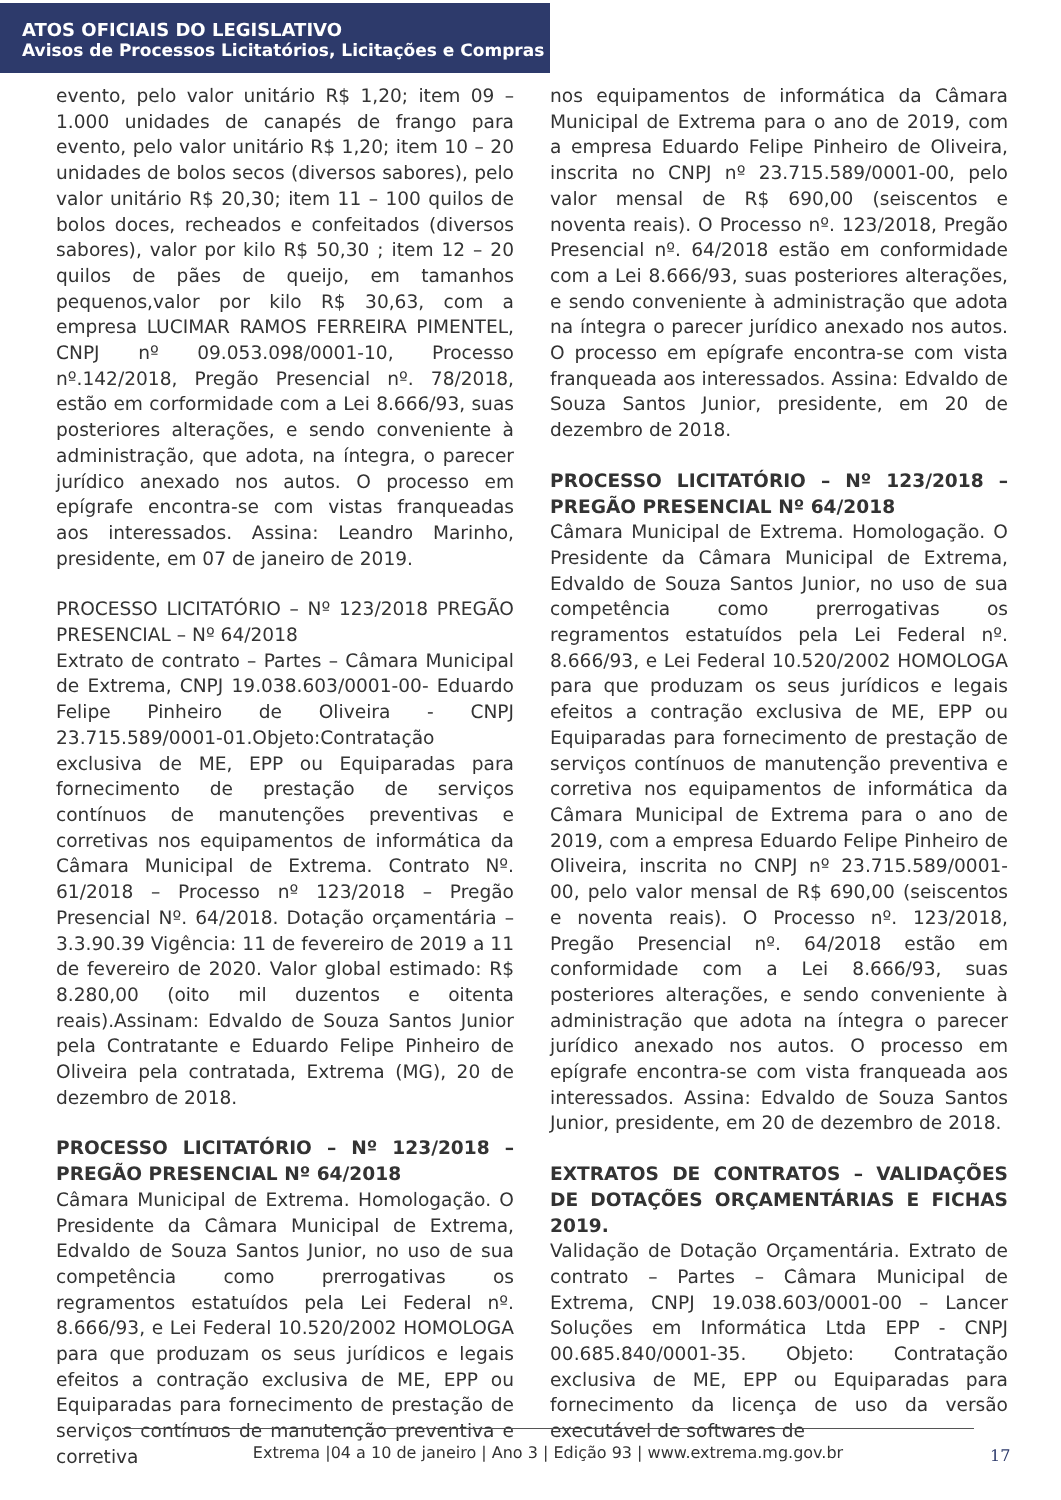ATOS OFICIAIS DO LEGISLATIVO
Avisos de Processos Licitatórios, Licitações e Compras
evento, pelo valor unitário R$ 1,20; item 09 – 1.000 unidades de canapés de frango para evento, pelo valor unitário R$ 1,20; item 10 – 20 unidades de bolos secos (diversos sabores), pelo valor unitário R$ 20,30; item 11 – 100 quilos de bolos doces, recheados e confeitados (diversos sabores), valor por kilo R$ 50,30 ; item 12 – 20 quilos de pães de queijo, em tamanhos pequenos,valor por kilo R$ 30,63, com a empresa LUCIMAR RAMOS FERREIRA PIMENTEL, CNPJ nº 09.053.098/0001-10, Processo nº.142/2018, Pregão Presencial nº. 78/2018, estão em corformidade com a Lei 8.666/93, suas posteriores alterações, e sendo conveniente à administração, que adota, na íntegra, o parecer jurídico anexado nos autos. O processo em epígrafe encontra-se com vistas franqueadas aos interessados. Assina: Leandro Marinho, presidente, em 07 de janeiro de 2019.
PROCESSO LICITATÓRIO – Nº 123/2018 PREGÃO PRESENCIAL – Nº 64/2018
Extrato de contrato – Partes – Câmara Municipal de Extrema, CNPJ 19.038.603/0001-00- Eduardo Felipe Pinheiro de Oliveira - CNPJ 23.715.589/0001-01.Objeto:Contratação exclusiva de ME, EPP ou Equiparadas para fornecimento de prestação de serviços contínuos de manutenções preventivas e corretivas nos equipamentos de informática da Câmara Municipal de Extrema. Contrato Nº. 61/2018 – Processo nº 123/2018 – Pregão Presencial Nº. 64/2018. Dotação orçamentária – 3.3.90.39 Vigência: 11 de fevereiro de 2019 a 11 de fevereiro de 2020. Valor global estimado: R$ 8.280,00 (oito mil duzentos e oitenta reais).Assinam: Edvaldo de Souza Santos Junior pela Contratante e Eduardo Felipe Pinheiro de Oliveira pela contratada, Extrema (MG), 20 de dezembro de 2018.
PROCESSO LICITATÓRIO – Nº 123/2018 – PREGÃO PRESENCIAL Nº 64/2018
Câmara Municipal de Extrema. Homologação. O Presidente da Câmara Municipal de Extrema, Edvaldo de Souza Santos Junior, no uso de sua competência como prerrogativas os regramentos estatuídos pela Lei Federal nº. 8.666/93, e Lei Federal 10.520/2002 HOMOLOGA para que produzam os seus jurídicos e legais efeitos a contração exclusiva de ME, EPP ou Equiparadas para fornecimento de prestação de serviços contínuos de manutenção preventiva e corretiva
nos equipamentos de informática da Câmara Municipal de Extrema para o ano de 2019, com a empresa Eduardo Felipe Pinheiro de Oliveira, inscrita no CNPJ nº 23.715.589/0001-00, pelo valor mensal de R$ 690,00 (seiscentos e noventa reais). O Processo nº. 123/2018, Pregão Presencial nº. 64/2018 estão em conformidade com a Lei 8.666/93, suas posteriores alterações, e sendo conveniente à administração que adota na íntegra o parecer jurídico anexado nos autos. O processo em epígrafe encontra-se com vista franqueada aos interessados. Assina: Edvaldo de Souza Santos Junior, presidente, em 20 de dezembro de 2018.
PROCESSO LICITATÓRIO – Nº 123/2018 – PREGÃO PRESENCIAL Nº 64/2018
Câmara Municipal de Extrema. Homologação. O Presidente da Câmara Municipal de Extrema, Edvaldo de Souza Santos Junior, no uso de sua competência como prerrogativas os regramentos estatuídos pela Lei Federal nº. 8.666/93, e Lei Federal 10.520/2002 HOMOLOGA para que produzam os seus jurídicos e legais efeitos a contração exclusiva de ME, EPP ou Equiparadas para fornecimento de prestação de serviços contínuos de manutenção preventiva e corretiva nos equipamentos de informática da Câmara Municipal de Extrema para o ano de 2019, com a empresa Eduardo Felipe Pinheiro de Oliveira, inscrita no CNPJ nº 23.715.589/0001-00, pelo valor mensal de R$ 690,00 (seiscentos e noventa reais). O Processo nº. 123/2018, Pregão Presencial nº. 64/2018 estão em conformidade com a Lei 8.666/93, suas posteriores alterações, e sendo conveniente à administração que adota na íntegra o parecer jurídico anexado nos autos. O processo em epígrafe encontra-se com vista franqueada aos interessados. Assina: Edvaldo de Souza Santos Junior, presidente, em 20 de dezembro de 2018.
EXTRATOS DE CONTRATOS – VALIDAÇÕES DE DOTAÇÕES ORÇAMENTÁRIAS E FICHAS 2019.
Validação de Dotação Orçamentária. Extrato de contrato – Partes – Câmara Municipal de Extrema, CNPJ 19.038.603/0001-00 – Lancer Soluções em Informática Ltda EPP - CNPJ 00.685.840/0001-35. Objeto: Contratação exclusiva de ME, EPP ou Equiparadas para fornecimento da licença de uso da versão executável de softwares de
Extrema |04 a 10 de janeiro | Ano 3 | Edição 93 | www.extrema.mg.gov.br
17